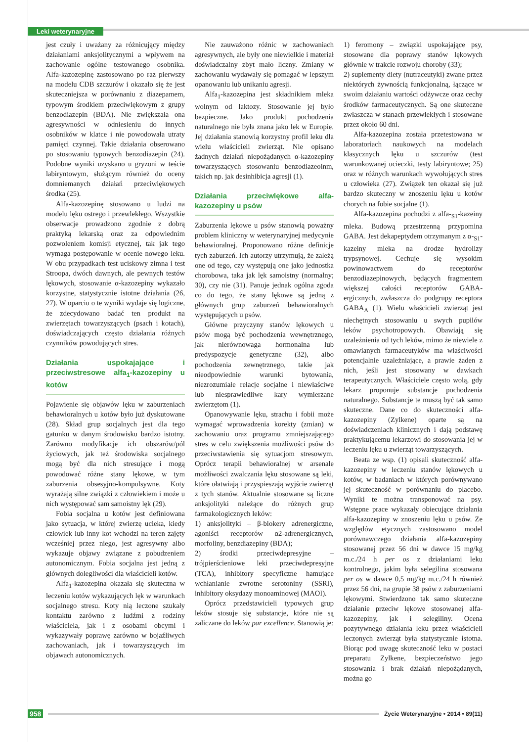Leki weterynaryjne
jest czuły i uważany za różnicujący między działaniami anksjolitycznymi a wpływem na zachowanie ogólne testowanego osobnika. Alfa-kazozepinę zastosowano po raz pierwszy na modelu CDB szczurów i okazało się że jest skuteczniejsza w porównaniu z diazepamem, typowym środkiem przeciwlękowym z grupy benzodiazepin (BDA). Nie zwiększała ona agresywności w odniesieniu do innych osobników w klatce i nie powodowała utraty pamięci czynnej. Takie działania obserowano po stosowaniu typowych benzodiazepin (24). Podobne wyniki uzyskano u gryzoni w teście labiryntowym, służącym również do oceny domniemanych działań przeciwlękowych środka (25).
Alfa-kazozepinę stosowano u ludzi na modelu lęku ostrego i przewlekłego. Wszystkie obserwacje prowadzono zgodnie z dobrą praktyką lekarską oraz za odpowiednim pozwoleniem komisji etycznej, tak jak tego wymaga postępowanie w ocenie nowego leku. W obu przypadkach test uciskowy zimna i test Stroopa, dwóch dawnych, ale pewnych testów lękowych, stosowanie α-kazozepiny wykazało korzystne, statystycznie istotne działania (26, 27). W oparciu o te wyniki wydaje się logiczne, że zdecydowano badać ten produkt na zwierzętach towarzyszących (psach i kotach), doświadczających często działania różnych czynników powodujących stres.
Działania uspokajające i przeciwstresowe alfa<sub>1</sub>-kazozepiny u kotów
Pojawienie się objawów lęku w zaburzeniach behawioralnych u kotów było już dyskutowane (28). Skład grup socjalnych jest dla tego gatunku w danym środowisku bardzo istotny. Zarówno modyfikacje ich obszarów/pól życiowych, jak też środowiska socjalnego mogą być dla nich stresujące i mogą powodować różne stany lękowe, w tym zaburzenia obsesyjno-kompulsywne. Koty wyrażają silne związki z człowiekiem i może u nich występować sam samoistny lęk (29).
Fobia socjalna u kotów jest definiowana jako sytuacja, w której zwierzę ucieka, kiedy człowiek lub inny kot wchodzi na teren zajęty wcześniej przez niego, jest agresywny albo wykazuje objawy związane z pobudzeniem autonomicznym. Fobia socjalna jest jedną z głównych dolegliwości dla właścicieli kotów.
Alfa<sub>1</sub>-kazozepina okazała się skuteczna w leczeniu kotów wykazujących lęk w warunkach socjalnego stresu. Koty nią leczone szukały kontaktu zarówno z ludźmi z rodziny właściciela, jak i z osobami obcymi i wykazywały poprawę zarówno w bojaźliwych zachowaniach, jak i towarzyszących im objawach autonomicznych.
Nie zauważono różnic w zachowaniach agresywnych, ale były one niewielkie i materiał doświadczalny zbyt mało liczny. Zmiany w zachowaniu wydawały się pomagać w lepszym opanowaniu lub unikaniu agresji.
Alfa<sub>1</sub>-kazozepina jest składnikiem mleka wolnym od laktozy. Stosowanie jej było bezpieczne. Jako produkt pochodzenia naturalnego nie była znana jako lek w Europie. Jej działania stanowią korzystny profil leku dla wielu właścicieli zwierząt. Nie opisano żadnych działań niepożądanych α-kazozepiny towarzyszących stosowaniu benzodiazeoinm, takich np. jak desinhibicja agresji (1).
Działania przeciwlękowe alfa-kazozepiny u psów
Zaburzenia lękowe u psów stanowią poważny problem kliniczny w weterynaryjnej medycynie behawioralnej. Proponowano różne definicje tych zaburzeń. Ich autorzy utrzymują, że zależą one od tego, czy występują one jako jednostka chorobowa, taka jak lęk samoistny (normalny; 30), czy nie (31). Panuje jednak ogólna zgoda co do tego, że stany lękowe są jedną z głównych grup zaburzeń behawioralnych występujących u psów.
Główne przyczyny stanów lękowych u psów mogą być pochodzenia wewnętrznego, jak nierównowaga hormonalna lub predyspozycje genetyczne (32), albo pochodzenia zewnętrznego, takie jak nieodpowiednie warunki bytowania, niezrozumiałe relacje socjalne i niewłaściwe lub niesprawiedliwe kary wymierzane zwierzętom (1).
Opanowywanie lęku, strachu i fobii może wymagać wprowadzenia korekty (zmian) w zachowaniu oraz programu zmniejszającego stres w celu zwiększenia możliwości psów do przeciwstawienia się sytuacjom stresowym. Oprócz terapii behawioralnej w arsenale możliwości zwalczania lęku stosowane są leki, które ułatwiają i przyspieszają wyjście zwierząt z tych stanów. Aktualnie stosowane są liczne anksjolityki należące do różnych grup farmakologicznych leków:
1) anksjolityki – β-blokery adrenergiczne, agoniści receptorów α2-adrenergicznych, morfoliny, benzdiazepiny (BDA);
2) środki przeciwdepresyjne – trójpierścieniowe leki przeciwdepresyjne (TCA), inhibitory specyficzne hamujące wchłanianie zwrotne serotoniny (SSRI), inhibitory oksydazy monoaminowej (MAOI).
Oprócz przedstawicieli typowych grup leków stosuje się substancje, które nie są zaliczane do leków par excellence. Stanowią je:
1) feromony – związki uspokajające psy, stosowane dla poprawy stanów lękowych głównie w trakcie rozwoju choroby (33);
2) suplementy diety (nutraceutyki) zwane przez niektórych żywnością funkcjonalną, łączące w swoim działaniu wartości odżywcze oraz cechy środków farmaceutycznych. Są one skuteczne zwłaszcza w stanach przewlekłych i stosowane przez około 60 dni.
Alfa-kazozepina została przetestowana w laboratoriach naukowych na modelach klasycznych lęku u szczurów (test warunkowanej ucieczki, testy labiryntowe; 25) oraz w różnych warunkach wywołujących stres u człowieka (27). Związek ten okazał się już bardzo skuteczny w znoszeniu lęku u kotów chorych na fobie socjalne (1).
Alfa-kazozepina pochodzi z alfa-<sub>S1</sub>-kazeiny mleka. Budową przestrzenną przypomina GABA. Jest dekapeptydem otrzymanym z α-<sub>S1</sub>-kazeiny mleka na drodze hydrolizy trypsynowej. Cechuje się wysokim powinowactwem do receptorów benzodiazepinowych, będących fragmentem większej całości receptorów GABA-ergicznych, zwłaszcza do podgrupy receptora GABA<sub>A</sub> (1). Wielu właścicieli zwierząt jest niechętnych stosowaniu u swych pupilów leków psychotropowych. Obawiają się uzależnienia od tych leków, mimo że niewiele z omawianych farmaceutyków ma właściwości potencjalnie uzależniające, a prawie żaden z nich, jeśli jest stosowany w dawkach terapeutycznych. Właściciele często wolą, gdy lekarz proponuje substancje pochodzenia naturalnego. Substancje te muszą być tak samo skuteczne. Dane co do skuteczności alfa-kazozepiny (Zylkene) oparte są na doświadczeniach klinicznych i dają podstawę praktykującemu lekarzowi do stosowania jej w leczeniu lęku u zwierząt towarzyszących.
Beata ze wsp. (1) opisali skuteczność alfa-kazozepiny w leczeniu stanów lękowych u kotów, w badaniach w których porównywano jej skuteczność w porównaniu do placebo. Wyniki te można transponować na psy. Wstępne prace wykazały obiecujące działania alfa-kazozepiny w znoszeniu lęku u psów. Ze względów etycznych zastosowano model porównawczego działania alfa-kazozepiny stosowanej przez 56 dni w dawce 15 mg/kg m.c./24 h per os z działaniami leku kontrolnego, jakim była selegilina stosowana per os w dawce 0,5 mg/kg m.c./24 h również przez 56 dni, na grupie 38 psów z zaburzeniami lękowymi. Stwierdzono tak samo skuteczne działanie przeciw lękowe stosowanej alfa-kazozepiny, jak i selegiliny. Ocena pozytywnego działania leku przez właścicieli leczonych zwierząt była statystycznie istotna. Biorąc pod uwagę skuteczność leku w postaci preparatu Zylkene, bezpieczeństwo jego stosowania i brak działań niepożądanych, można go
958 Życie Weterynaryjne • 2014 • 89(11)